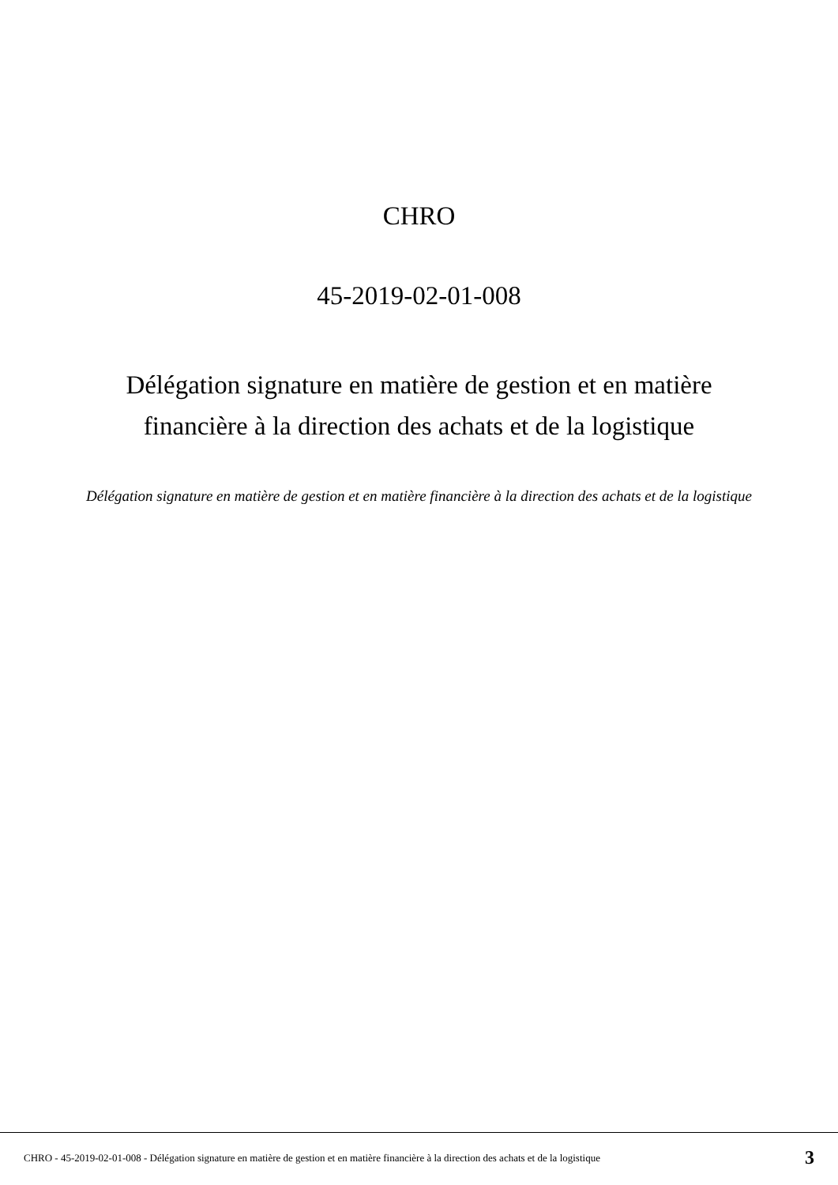CHRO
45-2019-02-01-008
Délégation signature en matière de gestion et en matière
financière à la direction des achats et de la logistique
Délégation signature en matière de gestion et en matière financière à la direction des achats et de la logistique
CHRO - 45-2019-02-01-008 - Délégation signature en matière de gestion et en matière financière à la direction des achats et de la logistique 3